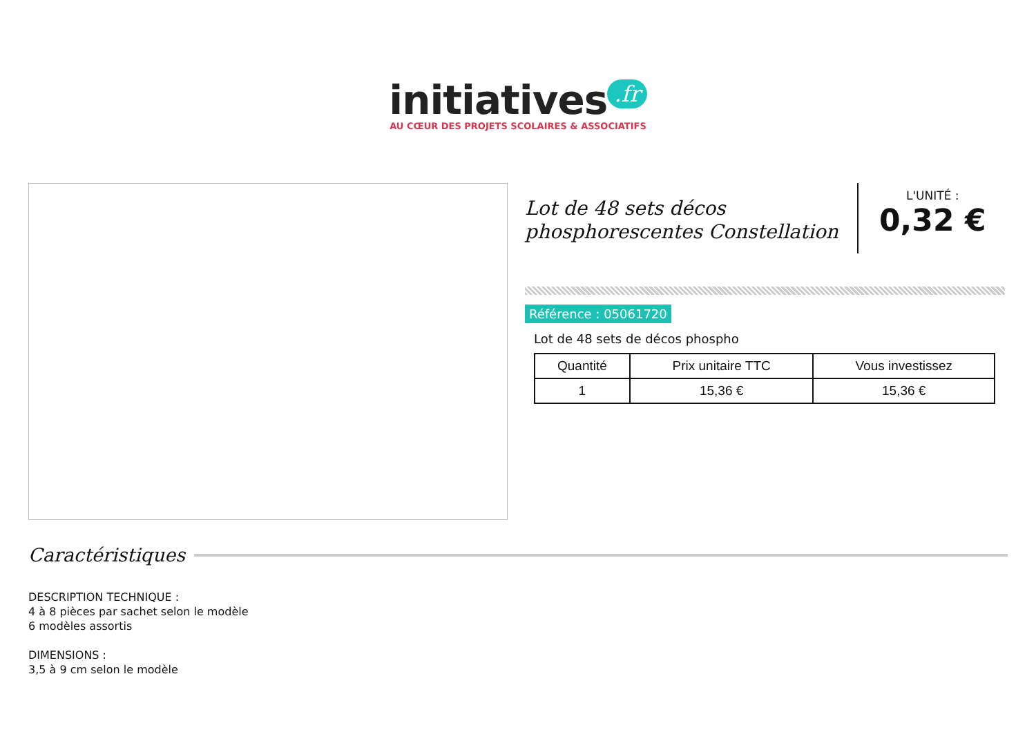initiatives.fr
AU CŒUR DES PROJETS SCOLAIRES & ASSOCIATIFS
Lot de 48 sets décos phosphorescentes Constellation
L'UNITÉ :
0,32 €
Référence : 05061720
Lot de 48 sets de décos phospho
| Quantité | Prix unitaire TTC | Vous investissez |
| --- | --- | --- |
| 1 | 15,36 € | 15,36 € |
Caractéristiques
DESCRIPTION TECHNIQUE :
4 à 8 pièces par sachet selon le modèle
6 modèles assortis
DIMENSIONS :
3,5 à 9 cm selon le modèle